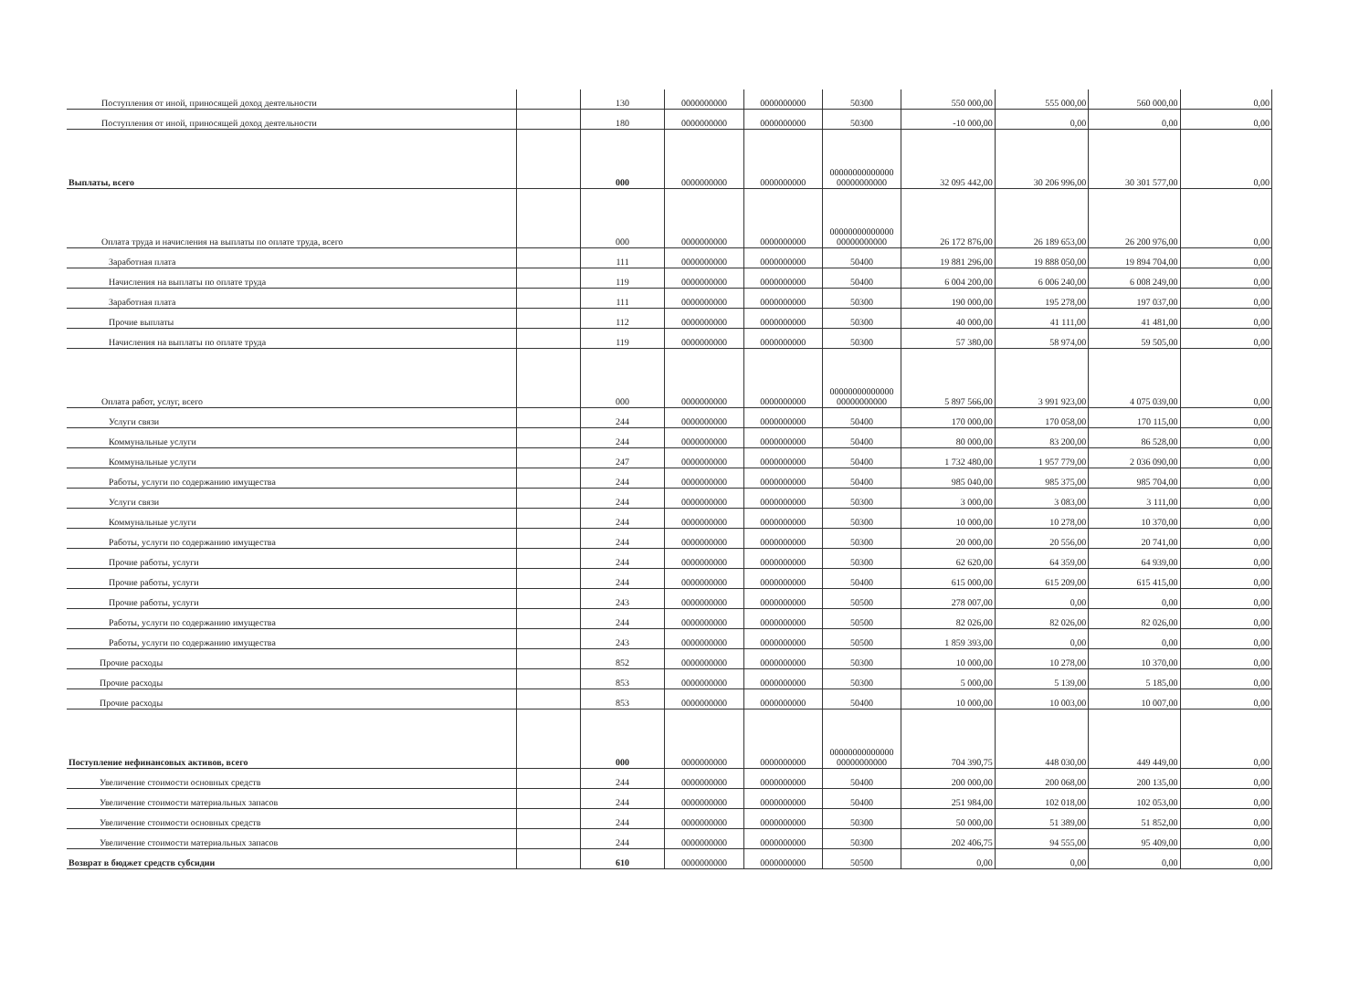| Поступления от иной, приносящей доход деятельности | | 130 | 0000000000 | 0000000000 | 50300 | 550 000,00 | 555 000,00 | 560 000,00 | 0,00 |
| Поступления от иной, приносящей доход деятельности | | 180 | 0000000000 | 0000000000 | 50300 | -10 000,00 | 0,00 | 0,00 | 0,00 |
| Выплаты, всего | | 000 | 0000000000 | 0000000000 | 00000000000000 00000000000 | 32 095 442,00 | 30 206 996,00 | 30 301 577,00 | 0,00 |
| Оплата труда и начисления на выплаты по оплате труда, всего | | 000 | 0000000000 | 0000000000 | 00000000000000 00000000000 | 26 172 876,00 | 26 189 653,00 | 26 200 976,00 | 0,00 |
| Заработная плата | | 111 | 0000000000 | 0000000000 | 50400 | 19 881 296,00 | 19 888 050,00 | 19 894 704,00 | 0,00 |
| Начисления на выплаты по оплате труда | | 119 | 0000000000 | 0000000000 | 50400 | 6 004 200,00 | 6 006 240,00 | 6 008 249,00 | 0,00 |
| Заработная плата | | 111 | 0000000000 | 0000000000 | 50300 | 190 000,00 | 195 278,00 | 197 037,00 | 0,00 |
| Прочие выплаты | | 112 | 0000000000 | 0000000000 | 50300 | 40 000,00 | 41 111,00 | 41 481,00 | 0,00 |
| Начисления на выплаты по оплате труда | | 119 | 0000000000 | 0000000000 | 50300 | 57 380,00 | 58 974,00 | 59 505,00 | 0,00 |
| Оплата работ, услуг, всего | | 000 | 0000000000 | 0000000000 | 00000000000000 00000000000 | 5 897 566,00 | 3 991 923,00 | 4 075 039,00 | 0,00 |
| Услуги связи | | 244 | 0000000000 | 0000000000 | 50400 | 170 000,00 | 170 058,00 | 170 115,00 | 0,00 |
| Коммунальные услуги | | 244 | 0000000000 | 0000000000 | 50400 | 80 000,00 | 83 200,00 | 86 528,00 | 0,00 |
| Коммунальные услуги | | 247 | 0000000000 | 0000000000 | 50400 | 1 732 480,00 | 1 957 779,00 | 2 036 090,00 | 0,00 |
| Работы, услуги по содержанию имущества | | 244 | 0000000000 | 0000000000 | 50400 | 985 040,00 | 985 375,00 | 985 704,00 | 0,00 |
| Услуги связи | | 244 | 0000000000 | 0000000000 | 50300 | 3 000,00 | 3 083,00 | 3 111,00 | 0,00 |
| Коммунальные услуги | | 244 | 0000000000 | 0000000000 | 50300 | 10 000,00 | 10 278,00 | 10 370,00 | 0,00 |
| Работы, услуги по содержанию имущества | | 244 | 0000000000 | 0000000000 | 50300 | 20 000,00 | 20 556,00 | 20 741,00 | 0,00 |
| Прочие работы, услуги | | 244 | 0000000000 | 0000000000 | 50300 | 62 620,00 | 64 359,00 | 64 939,00 | 0,00 |
| Прочие работы, услуги | | 244 | 0000000000 | 0000000000 | 50400 | 615 000,00 | 615 209,00 | 615 415,00 | 0,00 |
| Прочие работы, услуги | | 243 | 0000000000 | 0000000000 | 50500 | 278 007,00 | 0,00 | 0,00 | 0,00 |
| Работы, услуги по содержанию имущества | | 244 | 0000000000 | 0000000000 | 50500 | 82 026,00 | 82 026,00 | 82 026,00 | 0,00 |
| Работы, услуги по содержанию имущества | | 243 | 0000000000 | 0000000000 | 50500 | 1 859 393,00 | 0,00 | 0,00 | 0,00 |
| Прочие расходы | | 852 | 0000000000 | 0000000000 | 50300 | 10 000,00 | 10 278,00 | 10 370,00 | 0,00 |
| Прочие расходы | | 853 | 0000000000 | 0000000000 | 50300 | 5 000,00 | 5 139,00 | 5 185,00 | 0,00 |
| Прочие расходы | | 853 | 0000000000 | 0000000000 | 50400 | 10 000,00 | 10 003,00 | 10 007,00 | 0,00 |
| Поступление нефинансовых активов, всего | | 000 | 0000000000 | 0000000000 | 00000000000000 00000000000 | 704 390,75 | 448 030,00 | 449 449,00 | 0,00 |
| Увеличение стоимости основных средств | | 244 | 0000000000 | 0000000000 | 50400 | 200 000,00 | 200 068,00 | 200 135,00 | 0,00 |
| Увеличение стоимости материальных запасов | | 244 | 0000000000 | 0000000000 | 50400 | 251 984,00 | 102 018,00 | 102 053,00 | 0,00 |
| Увеличение стоимости основных средств | | 244 | 0000000000 | 0000000000 | 50300 | 50 000,00 | 51 389,00 | 51 852,00 | 0,00 |
| Увеличение стоимости материальных запасов | | 244 | 0000000000 | 0000000000 | 50300 | 202 406,75 | 94 555,00 | 95 409,00 | 0,00 |
| Возврат в бюджет средств субсидии | | 610 | 0000000000 | 0000000000 | 50500 | 0,00 | 0,00 | 0,00 | 0,00 |